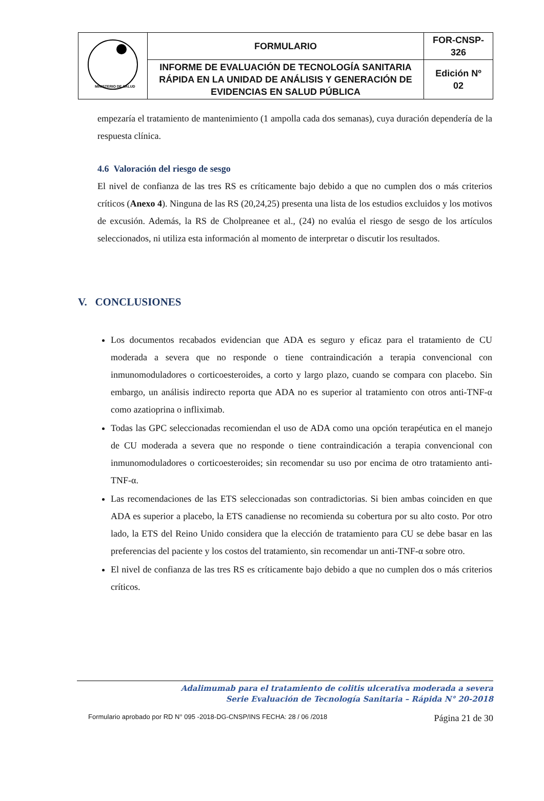| MINISTERIO DE SALUD | FORMULARIO | FOR-CNSP- 326 |
| | INFORME DE EVALUACIÓN DE TECNOLOGÍA SANITARIA RÁPIDA EN LA UNIDAD DE ANÁLISIS Y GENERACIÓN DE EVIDENCIAS EN SALUD PÚBLICA | Edición Nº 02 |
empezaría el tratamiento de mantenimiento (1 ampolla cada dos semanas), cuya duración dependería de la respuesta clínica.
4.6 Valoración del riesgo de sesgo
El nivel de confianza de las tres RS es críticamente bajo debido a que no cumplen dos o más criterios críticos (Anexo 4). Ninguna de las RS (20,24,25) presenta una lista de los estudios excluidos y los motivos de excusión. Además, la RS de Cholpreanee et al., (24) no evalúa el riesgo de sesgo de los artículos seleccionados, ni utiliza esta información al momento de interpretar o discutir los resultados.
V. CONCLUSIONES
Los documentos recabados evidencian que ADA es seguro y eficaz para el tratamiento de CU moderada a severa que no responde o tiene contraindicación a terapia convencional con inmunomoduladores o corticoesteroides, a corto y largo plazo, cuando se compara con placebo. Sin embargo, un análisis indirecto reporta que ADA no es superior al tratamiento con otros anti-TNF-α como azatioprina o infliximab.
Todas las GPC seleccionadas recomiendan el uso de ADA como una opción terapéutica en el manejo de CU moderada a severa que no responde o tiene contraindicación a terapia convencional con inmunomoduladores o corticoesteroides; sin recomendar su uso por encima de otro tratamiento anti-TNF-α.
Las recomendaciones de las ETS seleccionadas son contradictorias. Si bien ambas coinciden en que ADA es superior a placebo, la ETS canadiense no recomienda su cobertura por su alto costo. Por otro lado, la ETS del Reino Unido considera que la elección de tratamiento para CU se debe basar en las preferencias del paciente y los costos del tratamiento, sin recomendar un anti-TNF-α sobre otro.
El nivel de confianza de las tres RS es críticamente bajo debido a que no cumplen dos o más criterios críticos.
Adalimumab para el tratamiento de colitis ulcerativa moderada a severa
Serie Evaluación de Tecnología Sanitaria – Rápida N° 20-2018
Formulario aprobado por RD N° 095 -2018-DG-CNSP/INS FECHA: 28 / 06 /2018 Página 21 de 30